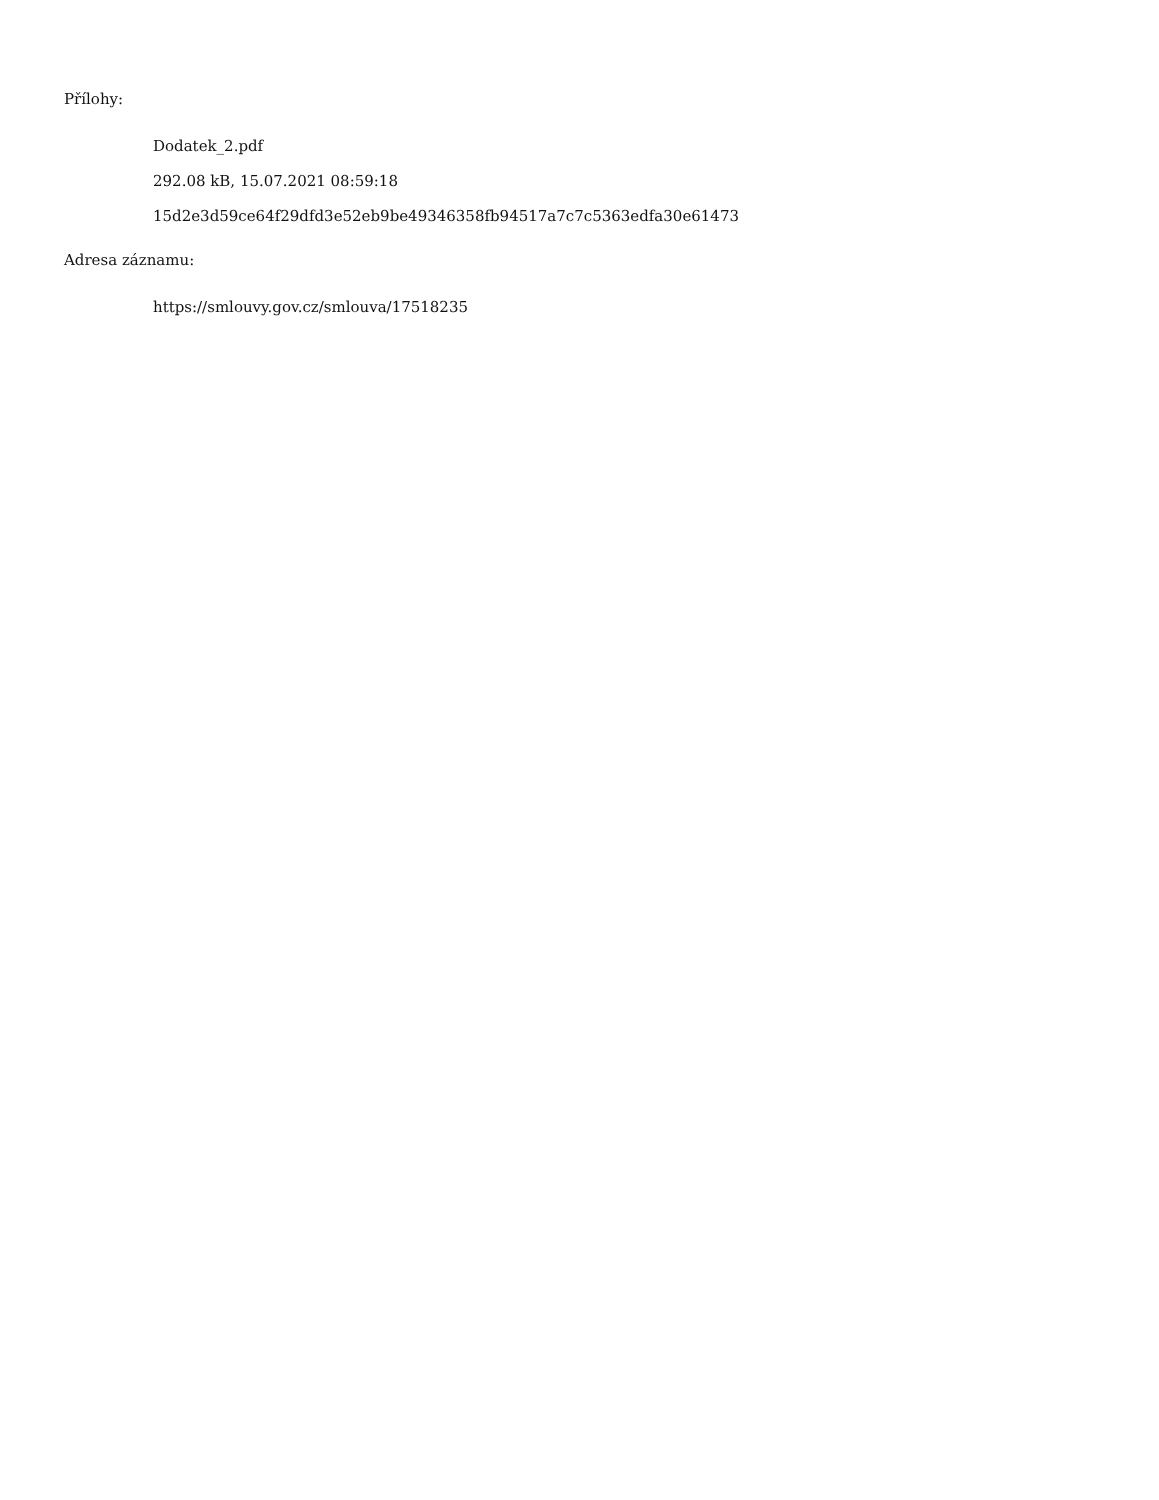Přílohy:
Dodatek_2.pdf
292.08 kB, 15.07.2021 08:59:18
15d2e3d59ce64f29dfd3e52eb9be49346358fb94517a7c7c5363edfa30e61473
Adresa záznamu:
https://smlouvy.gov.cz/smlouva/17518235